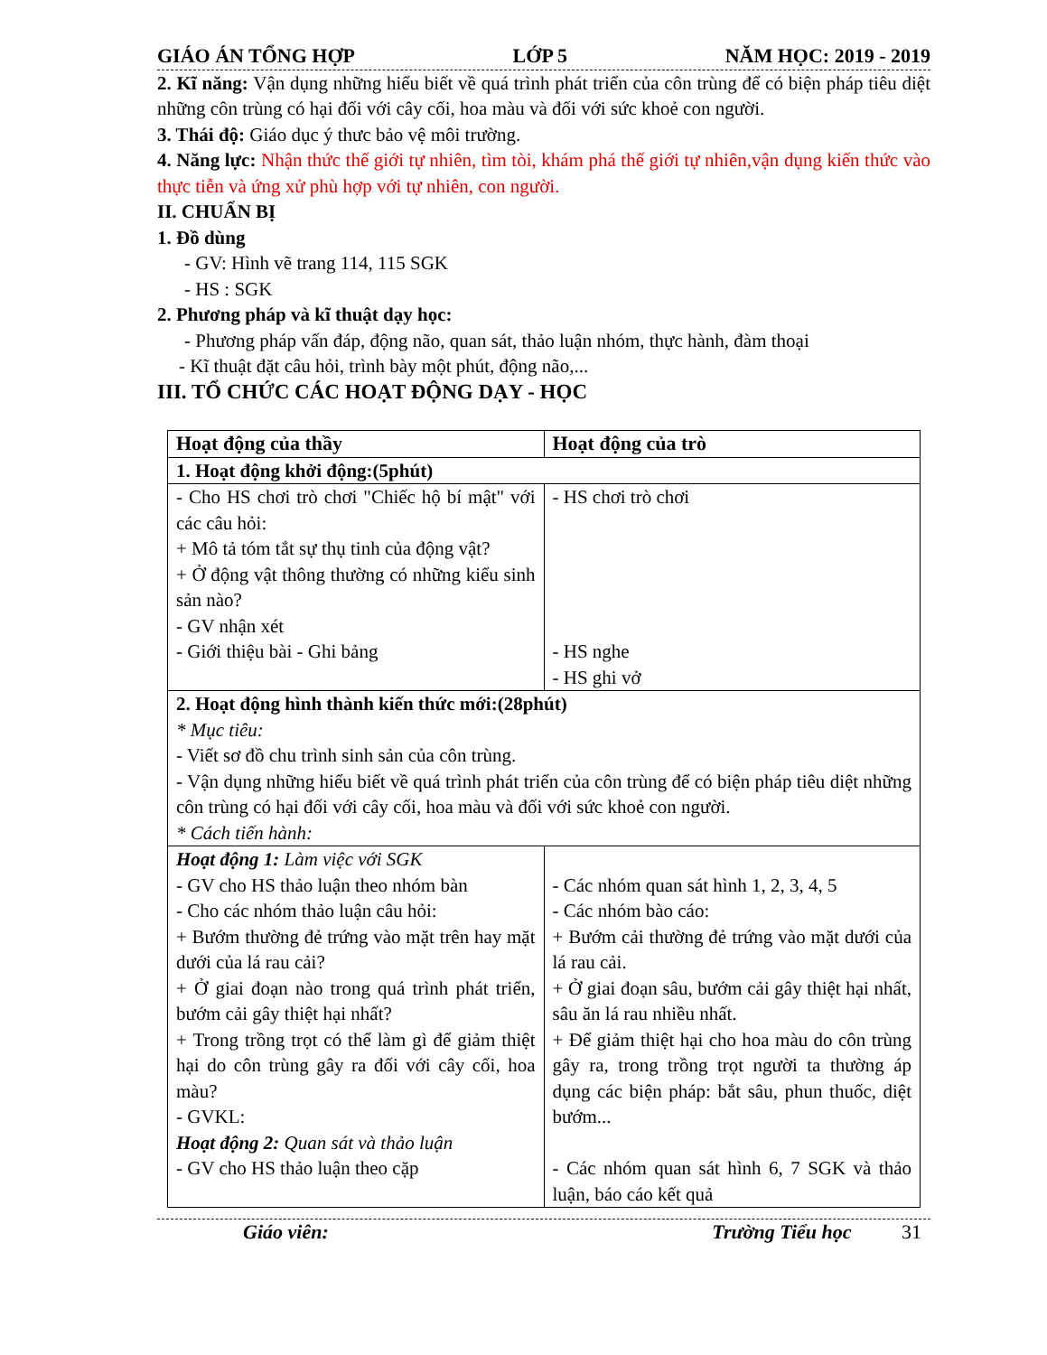GIÁO ÁN TỔNG HỢP LỚP 5 NĂM HỌC: 2019 - 2019
2. Kĩ năng: Vận dụng những hiểu biết về quá trình phát triển của côn trùng để có biện pháp tiêu diệt những côn trùng có hại đối với cây cối, hoa màu và đối với sức khoẻ con người.
3. Thái độ: Giáo dục ý thưc bảo vệ môi trường.
4. Năng lực: Nhận thức thế giới tự nhiên, tìm tòi, khám phá thế giới tự nhiên,vận dụng kiến thức vào thực tiễn và ứng xử phù hợp với tự nhiên, con người.
II. CHUẨN BỊ
1. Đồ dùng
- GV: Hình vẽ trang 114, 115 SGK
- HS : SGK
2. Phương pháp và kĩ thuật dạy học:
- Phương pháp vấn đáp, động não, quan sát, thảo luận nhóm, thực hành, đàm thoại
- Kĩ thuật đặt câu hỏi, trình bày một phút, động não,...
III. TỔ CHỨC CÁC HOẠT ĐỘNG DẠY - HỌC
| Hoạt động của thầy | Hoạt động của trò |
| --- | --- |
| 1. Hoạt động khởi động:(5phút) | |
| - Cho HS chơi trò chơi "Chiếc hộ bí mật" với các câu hỏi: + Mô tả tóm tắt sự thụ tinh của động vật? + Ở động vật thông thường có những kiểu sinh sản nào? - GV nhận xét - Giới thiệu bài - Ghi bảng | - HS chơi trò chơi - HS nghe - HS ghi vở |
| 2. Hoạt động hình thành kiến thức mới:(28phút) * Mục tiêu: - Viết sơ đồ chu trình sinh sản của côn trùng. - Vận dụng những hiểu biết về quá trình phát triển của côn trùng để có biện pháp tiêu diệt những côn trùng có hại đối với cây cối, hoa màu và đối với sức khoẻ con người. * Cách tiến hành: | |
| Hoạt động 1: Làm việc với SGK - GV cho HS thảo luận theo nhóm bàn - Cho các nhóm thảo luận câu hỏi: + Bướm thường đẻ trứng vào mặt trên hay mặt dưới của lá rau cải? + Ở giai đoạn nào trong quá trình phát triển, bướm cải gây thiệt hại nhất? + Trong trồng trọt có thể làm gì để giảm thiệt hại do côn trùng gây ra đối với cây cối, hoa màu? - GVKL: Hoạt động 2: Quan sát và thảo luận - GV cho HS thảo luận theo cặp | - Các nhóm quan sát hình 1, 2, 3, 4, 5 - Các nhóm bào cáo: + Bướm cải thường đẻ trứng vào mặt dưới của lá rau cải. + Ở giai đoạn sâu, bướm cải gây thiệt hại nhất, sâu ăn lá rau nhiều nhất. + Để giảm thiệt hại cho hoa màu do côn trùng gây ra, trong trồng trọt người ta thường áp dụng các biện pháp: bắt sâu, phun thuốc, diệt bướm... - Các nhóm quan sát hình 6, 7 SGK và thảo luận, báo cáo kết quả |
Giáo viên: Trường Tiểu học 31